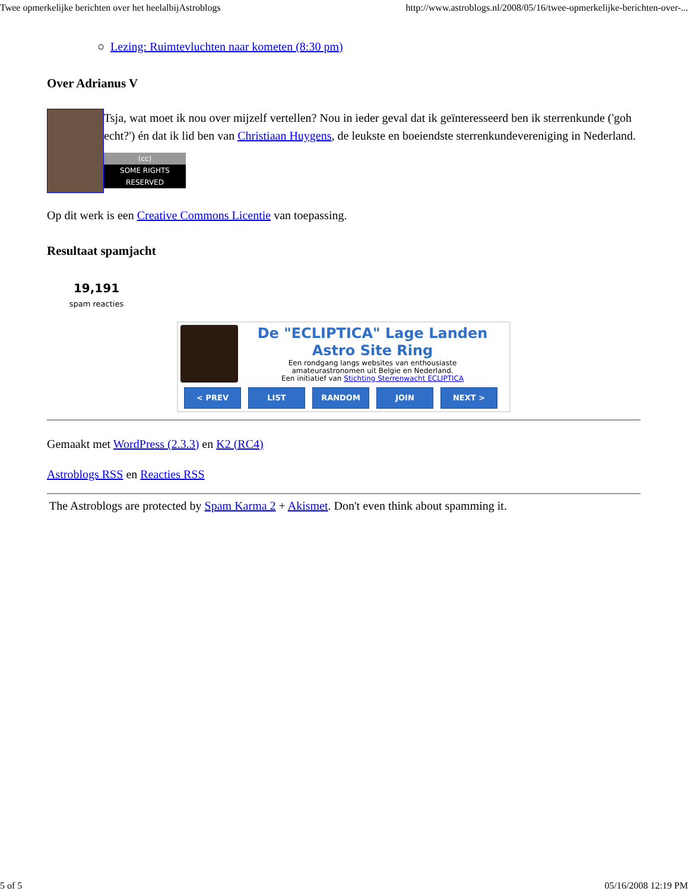Twee opmerkelijke berichten over het heelalbijAstroblogs http://www.astroblogs.nl/2008/05/16/twee-opmerkelijke-berichten-over-...
○ Lezing: Ruimtevluchten naar kometen (8:30 pm)
Over Adrianus V
Tsja, wat moet ik nou over mijzelf vertellen? Nou in ieder geval dat ik geïnteresseerd ben ik sterrenkunde ('goh echt?') én dat ik lid ben van Christiaan Huygens, de leukste en boeiendste sterrenkundevereniging in Nederland.
(cc)
SOME RIGHTS RESERVED
Op dit werk is een Creative Commons Licentie van toepassing.
Resultaat spamjacht
19,191
spam reacties
De "ECLIPTICA" Lage Landen
Astro Site Ring
Een rondgang langs websites van enthousiaste
amateurastronomen uit Belgie en Nederland.
Een initiatief van Stichting Sterrenwacht ECLIPTICA
< PREV LIST RANDOM JOIN NEXT >
Gemaakt met WordPress (2.3.3) en K2 (RC4)
Astroblogs RSS en Reacties RSS
The Astroblogs are protected by Spam Karma 2 + Akismet. Don't even think about spamming it.
5 of 5 05/16/2008 12:19 PM